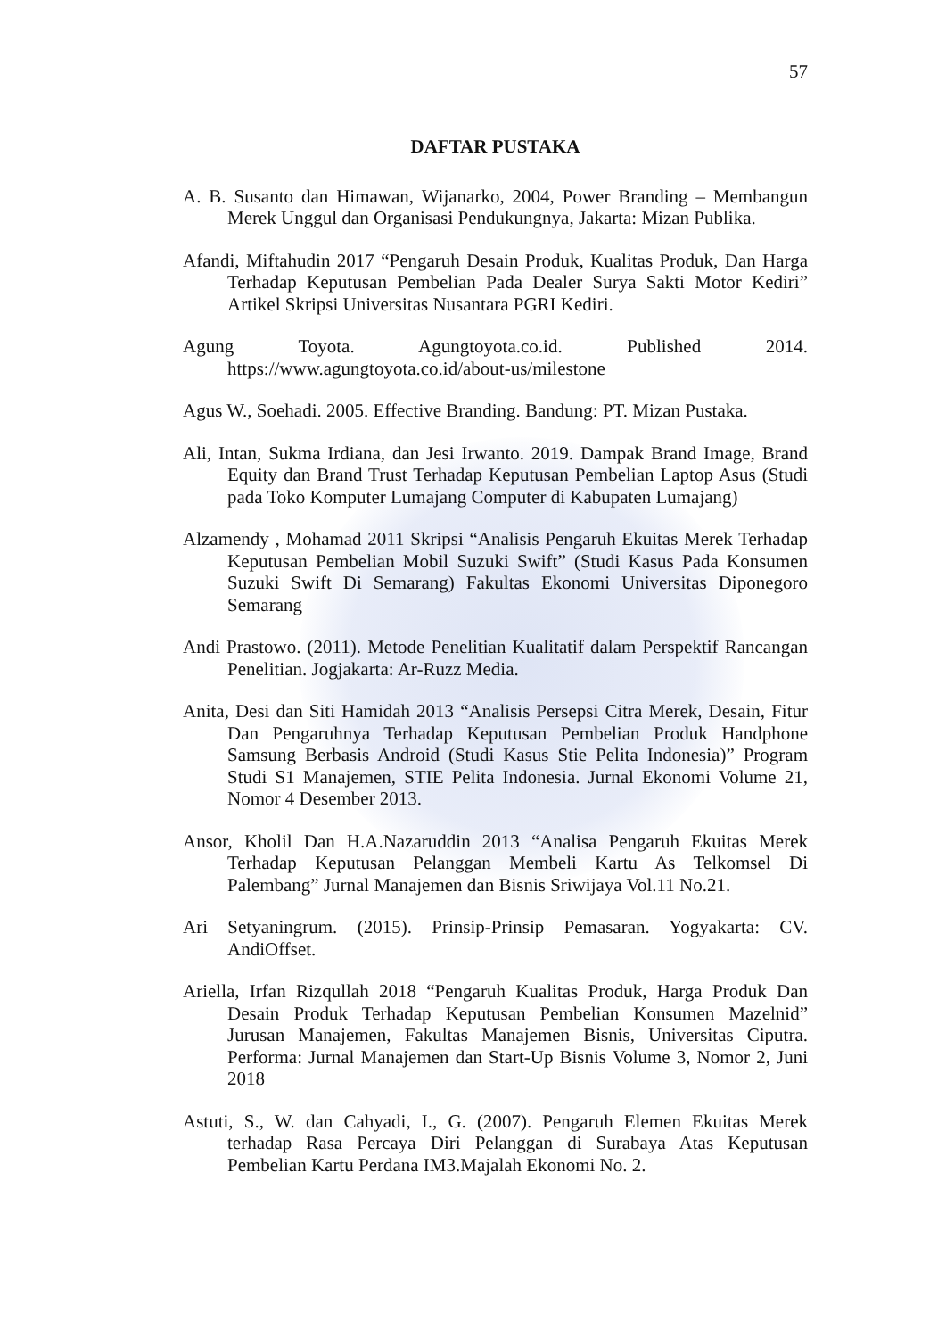57
DAFTAR PUSTAKA
A. B. Susanto dan Himawan, Wijanarko, 2004, Power Branding – Membangun Merek Unggul dan Organisasi Pendukungnya, Jakarta: Mizan Publika.
Afandi, Miftahudin 2017 “Pengaruh Desain Produk, Kualitas Produk, Dan Harga Terhadap Keputusan Pembelian Pada Dealer Surya Sakti Motor Kediri” Artikel Skripsi Universitas Nusantara PGRI Kediri.
Agung Toyota. Agungtoyota.co.id. Published 2014. https://www.agungtoyota.co.id/about-us/milestone
Agus W., Soehadi. 2005. Effective Branding. Bandung: PT. Mizan Pustaka.
Ali, Intan, Sukma Irdiana, dan Jesi Irwanto. 2019. Dampak Brand Image, Brand Equity dan Brand Trust Terhadap Keputusan Pembelian Laptop Asus (Studi pada Toko Komputer Lumajang Computer di Kabupaten Lumajang)
Alzamendy , Mohamad 2011 Skripsi “Analisis Pengaruh Ekuitas Merek Terhadap Keputusan Pembelian Mobil Suzuki Swift” (Studi Kasus Pada Konsumen Suzuki Swift Di Semarang) Fakultas Ekonomi Universitas Diponegoro Semarang
Andi Prastowo. (2011). Metode Penelitian Kualitatif dalam Perspektif Rancangan Penelitian. Jogjakarta: Ar-Ruzz Media.
Anita, Desi dan Siti Hamidah 2013 “Analisis Persepsi Citra Merek, Desain, Fitur Dan Pengaruhnya Terhadap Keputusan Pembelian Produk Handphone Samsung Berbasis Android (Studi Kasus Stie Pelita Indonesia)” Program Studi S1 Manajemen, STIE Pelita Indonesia. Jurnal Ekonomi Volume 21, Nomor 4 Desember 2013.
Ansor, Kholil Dan H.A.Nazaruddin 2013 “Analisa Pengaruh Ekuitas Merek Terhadap Keputusan Pelanggan Membeli Kartu As Telkomsel Di Palembang” Jurnal Manajemen dan Bisnis Sriwijaya Vol.11 No.21.
Ari Setyaningrum. (2015). Prinsip-Prinsip Pemasaran. Yogyakarta: CV. AndiOffset.
Ariella, Irfan Rizqullah 2018 “Pengaruh Kualitas Produk, Harga Produk Dan Desain Produk Terhadap Keputusan Pembelian Konsumen Mazelnid” Jurusan Manajemen, Fakultas Manajemen Bisnis, Universitas Ciputra. Performa: Jurnal Manajemen dan Start-Up Bisnis Volume 3, Nomor 2, Juni 2018
Astuti, S., W. dan Cahyadi, I., G. (2007). Pengaruh Elemen Ekuitas Merek terhadap Rasa Percaya Diri Pelanggan di Surabaya Atas Keputusan Pembelian Kartu Perdana IM3.Majalah Ekonomi No. 2.